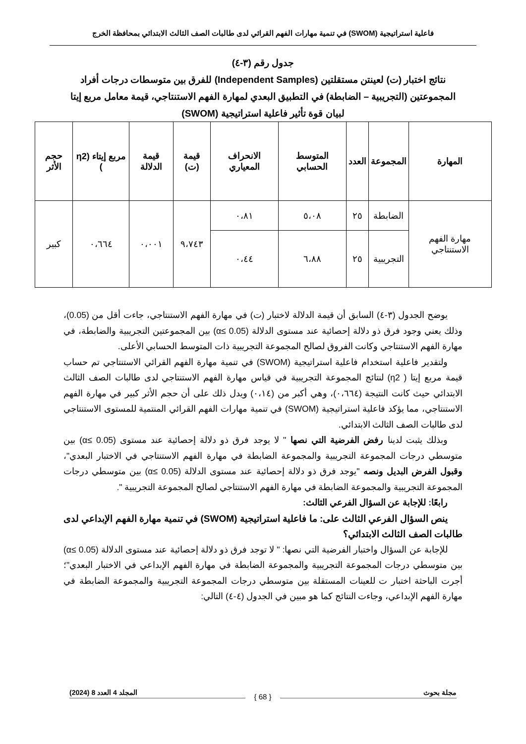فاعلية استراتيجية (SWOM) في تنمية مهارات الفهم القرائي لدى طالبات الصف الثالث الابتدائي بمحافظة الخرج
جدول رقم (٣-٤)
نتائج اختبار (ت) لعينتن مستقلتين (Independent Samples) للفرق بين متوسطات درجات أفراد المجموعتين (التجريبية – الضابطة) في التطبيق البعدي لمهارة الفهم الاستنتاجي، قيمة معامل مربع إيتا لبيان قوة تأثير فاعلية استراتيجية (SWOM)
| المهارة | المجموعة | العدد | المتوسط الحسابي | الانحراف المعياري | قيمة (ت) | قيمة الدلالة | مربع إيتاء (η2 ) | حجم الأثر |
| --- | --- | --- | --- | --- | --- | --- | --- | --- |
| مهارة الفهم الاستنتاجي | الضابطة | ٢٥ | ٥،٠٨ | ٠،٨١ | ٩،٧٤٣ | ٠،٠٠١ | ٠،٦٦٤ | كبير |
| | التجريبية | ٢٥ | ٦،٨٨ | ٠،٤٤ | | | | |
يوضح الجدول (٣-٤) السابق أن قيمة الدلالة لاختبار (ت) في مهارة الفهم الاستنتاجي، جاءت أقل من (0.05)، وذلك يعني وجود فرق ذو دلالة إحصائية عند مستوى الدلالة (α≤ 0.05) بين المجموعتين التجريبية والضابطة، في مهارة الفهم الاستنتاجي وكانت الفروق لصالح المجموعة التجريبية ذات المتوسط الحسابي الأعلى.
ولتقدير فاعلية استخدام فاعلية استراتيجية (SWOM) في تنمية مهارة الفهم القرائي الاستنتاجي تم حساب قيمة مربع إيتا ( η2) لنتائج المجموعة التجريبية في قياس مهارة الفهم الاستنتاجي لدى طالبات الصف الثالث الابتدائي حيث كانت النتيجة (٠،٦٦٤)، وهي أكبر من (٠،١٤) ويدل ذلك على أن حجم الأثر كبير في مهارة الفهم الاستنتاجي، مما يؤكد فاعلية استراتيجية (SWOM) في تنمية مهارات الفهم القرائي المنتمية للمستوى الاستنتاجي لدى طالبات الصف الثالث الابتدائي.
وبذلك يثبت لدينا رفض الفرضية التي نصها " لا يوجد فرق ذو دلالة إحصائية عند مستوى (0.05 ≥α) بين متوسطي درجات المجموعة التجريبية والمجموعة الضابطة في مهارة الفهم الاستنتاجي في الاختبار البعدي"، وقبول الفرض البديل ونصه "يوجد فرق ذو دلالة إحصائية عند مستوى الدلالة (0.05 ≥α) بين متوسطي درجات المجموعة التجريبية والمجموعة الضابطة في مهارة الفهم الاستنتاجي لصالح المجموعة التجريبية ".
رابعًا: للإجابة عن السؤال الفرعي الثالث:
ينص السؤال الفرعي الثالث على: ما فاعلية استراتيجية (SWOM) في تنمية مهارة الفهم الإبداعي لدى طالبات الصف الثالث الابتدائي؟
للإجابة عن السؤال واختبار الفرضية التي نصها: " لا توجد فرق ذو دلالة إحصائية عند مستوى الدلالة (α≤ 0.05) بين متوسطي درجات المجموعة التجريبية والمجموعة الضابطة في مهارة الفهم الإبداعي في الاختبار البعدي"؛ أجرت الباحثة اختبار ت للعينات المستقلة بين متوسطي درجات المجموعة التجريبية والمجموعة الضابطة في مهارة الفهم الإبداعي، وجاءت النتائج كما هو مبين في الجدول (٤-٤) التالي:
مجلة بحوث المجلد 4 العدد 8 (2024)
{ 68 }